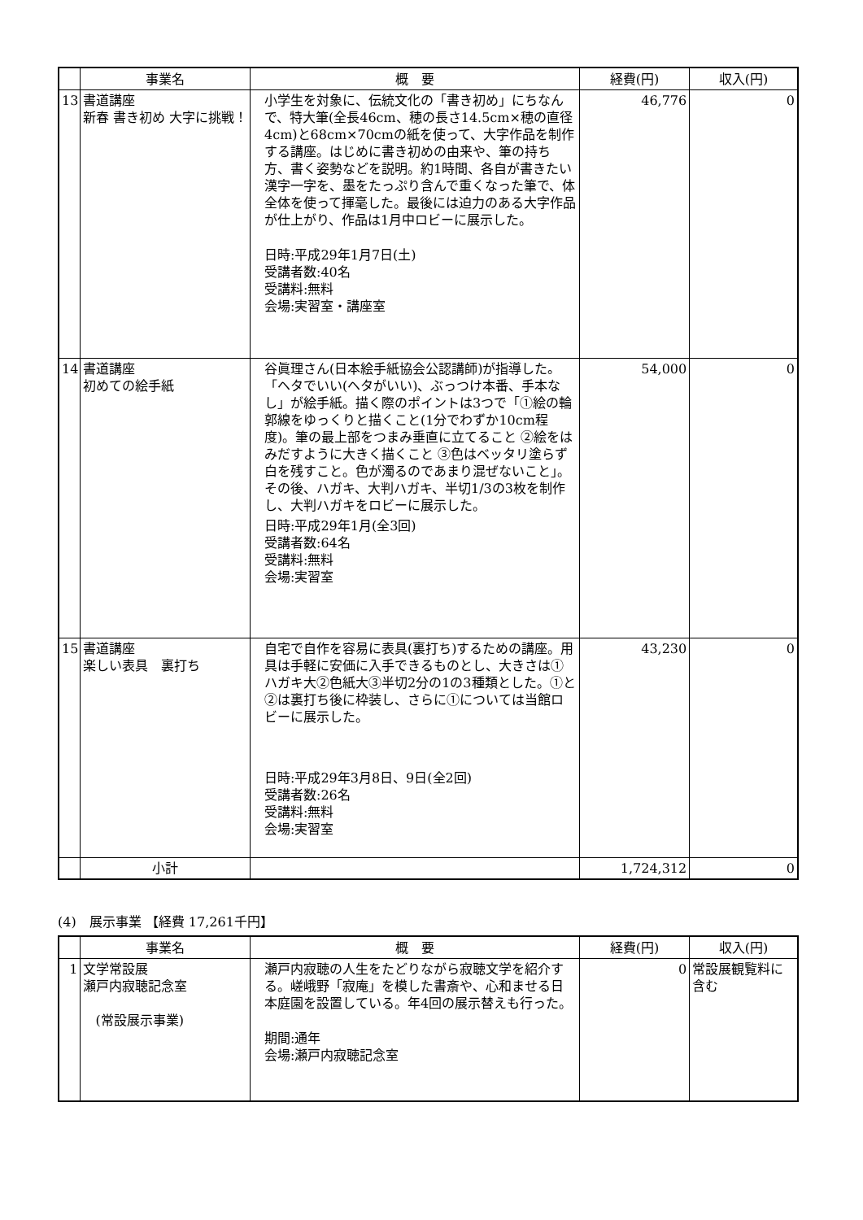| | 事業名 | 概 要 | 経費(円) | 収入(円) |
| --- | --- | --- | --- | --- |
| 13 | 書道講座 新春 書き初め 大字に挑戦！ | 小学生を対象に、伝統文化の「書き初め」にちなんで、特大筆(全長46cm、穂の長さ14.5cm×穂の直径4cm)と68cm×70cmの紙を使って、大字作品を制作する講座。はじめに書き初めの由来や、筆の持ち方、書く姿勢などを説明。約1時間、各自が書きたい漢字一字を、墨をたっぷり含んで重くなった筆で、体全体を使って揮毫した。最後には迫力のある大字作品が仕上がり、作品は1月中ロビーに展示した。 日時:平成29年1月7日(土) 受講者数:40名 受講料:無料 会場:実習室・講座室 | 46,776 | 0 |
| 14 | 書道講座 初めての絵手紙 | 谷眞理さん(日本絵手紙協会公認講師)が指導した。「ヘタでいい(ヘタがいい)、ぶっつけ本番、手本なし」が絵手紙。描く際のポイントは3つで「①絵の輪郭線をゆっくりと描くこと(1分でわずか10cm程度)。筆の最上部をつまみ垂直に立てること ②絵をはみだすように大きく描くこと ③色はベッタリ塗らず白を残すこと。色が濁るのであまり混ぜないこと」。 その後、ハガキ、大判ハガキ、半切1/3の3枚を制作し、大判ハガキをロビーに展示した。 日時:平成29年1月(全3回) 受講者数:64名 受講料:無料 会場:実習室 | 54,000 | 0 |
| 15 | 書道講座 楽しい表具 裏打ち | 自宅で自作を容易に表具(裏打ち)するための講座。用具は手軽に安価に入手できるものとし、大きさは①ハガキ大②色紙大③半切2分の1の3種類とした。①と②は裏打ち後に枠装し、さらに①については当館ロビーに展示した。 日時:平成29年3月8日、9日(全2回) 受講者数:26名 受講料:無料 会場:実習室 | 43,230 | 0 |
| | 小計 | | 1,724,312 | 0 |
(4)　展示事業 【経費 17,261千円】
| | 事業名 | 概 要 | 経費(円) | 収入(円) |
| --- | --- | --- | --- | --- |
| 1 | 文学常設展 瀬戸内寂聴記念室 (常設展示事業) | 瀬戸内寂聴の人生をたどりながら寂聴文学を紹介する。嵯峨野「寂庵」を模した書斎や、心和ませる日本庭園を設置している。年4回の展示替えも行った。 期間:通年 会場:瀬戸内寂聴記念室 | 0 | 常設展観覧料に含む |